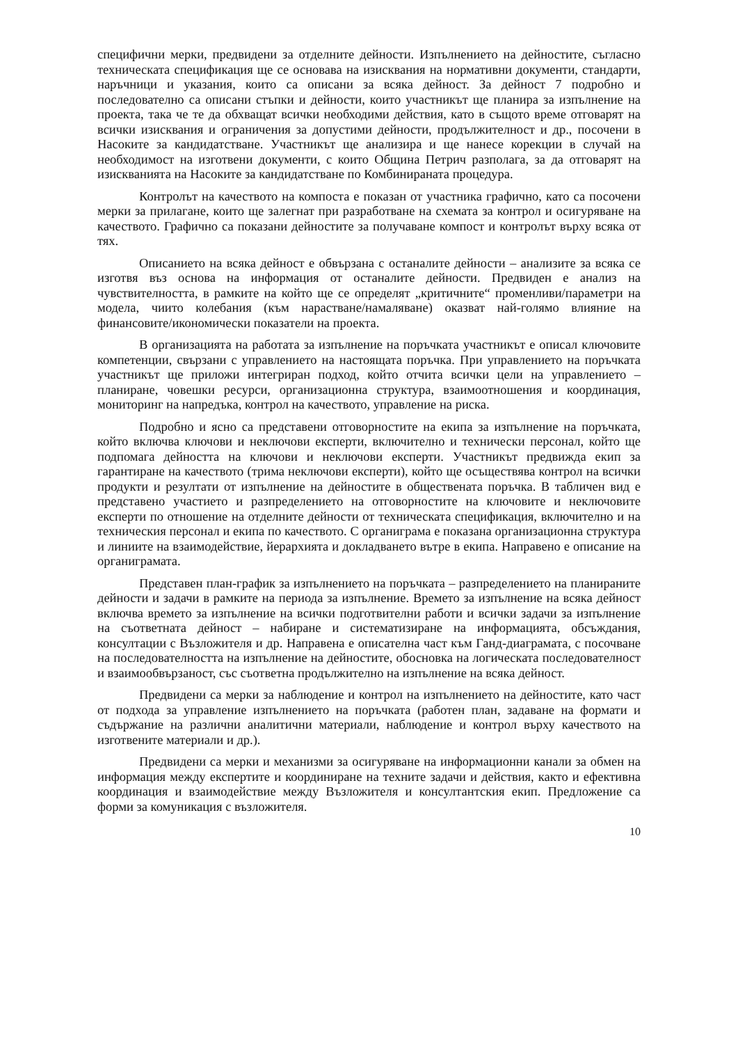специфични мерки, предвидени за отделните дейности. Изпълнението на дейностите, съгласно техническата спецификация ще се основава на изисквания на нормативни документи, стандарти, наръчници и указания, които са описани за всяка дейност. За дейност 7 подробно и последователно са описани стъпки и дейности, които участникът ще планира за изпълнение на проекта, така че те да обхващат всички необходими действия, като в същото време отговарят на всички изисквания и ограничения за допустими дейности, продължителност и др., посочени в Насоките за кандидатстване. Участникът ще анализира и ще нанесе корекции в случай на необходимост на изготвени документи, с които Община Петрич разполага, за да отговарят на изискванията на Насоките за кандидатстване по Комбинираната процедура.
Контролът на качеството на компоста е показан от участника графично, като са посочени мерки за прилагане, които ще залегнат при разработване на схемата за контрол и осигуряване на качеството. Графично са показани дейностите за получаване компост и контролът върху всяка от тях.
Описанието на всяка дейност е обвързана с останалите дейности – анализите за всяка се изготвя въз основа на информация от останалите дейности. Предвиден е анализ на чувствителността, в рамките на който ще се определят „критичните“ променливи/параметри на модела, чиито колебания (към нарастване/намаляване) оказват най-голямо влияние на финансовите/икономически показатели на проекта.
В организацията на работата за изпълнение на поръчката участникът е описал ключовите компетенции, свързани с управлението на настоящата поръчка. При управлението на поръчката участникът ще приложи интегриран подход, който отчита всички цели на управлението – планиране, човешки ресурси, организационна структура, взаимоотношения и координация, мониторинг на напредъка, контрол на качеството, управление на риска.
Подробно и ясно са представени отговорностите на екипа за изпълнение на поръчката, който включва ключови и неключови експерти, включително и технически персонал, който ще подпомага дейността на ключови и неключови експерти. Участникът предвижда екип за гарантиране на качеството (трима неключови експерти), който ще осъществява контрол на всички продукти и резултати от изпълнение на дейностите в обществената поръчка. В табличен вид е представено участието и разпределението на отговорностите на ключовите и неключовите експерти по отношение на отделните дейности от техническата спецификация, включително и на техническия персонал и екипа по качеството. С органиграма е показана организационна структура и линиите на взаимодействие, йерархията и докладването вътре в екипа. Направено е описание на органиграмата.
Представен план-график за изпълнението на поръчката – разпределението на планираните дейности и задачи в рамките на периода за изпълнение. Времето за изпълнение на всяка дейност включва времето за изпълнение на всички подготвителни работи и всички задачи за изпълнение на съответната дейност – набиране и систематизиране на информацията, обсъждания, консултации с Възложителя и др. Направена е описателна част към Ганд-диаграмата, с посочване на последователността на изпълнение на дейностите, обосновка на логическата последователност и взаимообвързаност, със съответна продължително на изпълнение на всяка дейност.
Предвидени са мерки за наблюдение и контрол на изпълнението на дейностите, като част от подхода за управление изпълнението на поръчката (работен план, задаване на формати и съдържание на различни аналитични материали, наблюдение и контрол върху качеството на изготвените материали и др.).
Предвидени са мерки и механизми за осигуряване на информационни канали за обмен на информация между експертите и координиране на техните задачи и действия, както и ефективна координация и взаимодействие между Възложителя и консултантския екип. Предложение са форми за комуникация с възложителя.
10